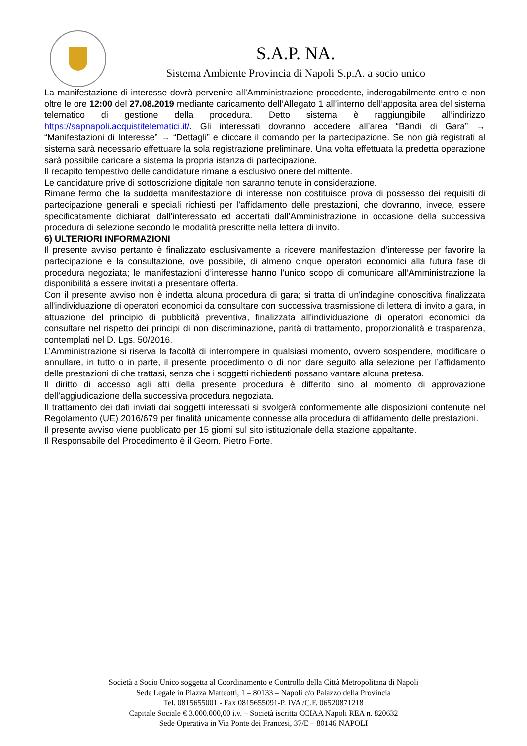S.A.P. NA.
Sistema Ambiente Provincia di Napoli S.p.A. a socio unico
La manifestazione di interesse dovrà pervenire all’Amministrazione procedente, inderogabilmente entro e non oltre le ore 12:00 del 27.08.2019 mediante caricamento dell’Allegato 1 all’interno dell’apposita area del sistema telematico di gestione della procedura. Detto sistema è raggiungibile all’indirizzo https://sapnapoli.acquistitelematici.it/. Gli interessati dovranno accedere all’area “Bandi di Gara” → “Manifestazioni di Interesse” → “Dettagli” e cliccare il comando per la partecipazione. Se non già registrati al sistema sarà necessario effettuare la sola registrazione preliminare. Una volta effettuata la predetta operazione sarà possibile caricare a sistema la propria istanza di partecipazione.
Il recapito tempestivo delle candidature rimane a esclusivo onere del mittente.
Le candidature prive di sottoscrizione digitale non saranno tenute in considerazione.
Rimane fermo che la suddetta manifestazione di interesse non costituisce prova di possesso dei requisiti di partecipazione generali e speciali richiesti per l’affidamento delle prestazioni, che dovranno, invece, essere specificatamente dichiarati dall’interessato ed accertati dall’Amministrazione in occasione della successiva procedura di selezione secondo le modalità prescritte nella lettera di invito.
6) ULTERIORI INFORMAZIONI
Il presente avviso pertanto è finalizzato esclusivamente a ricevere manifestazioni d’interesse per favorire la partecipazione e la consultazione, ove possibile, di almeno cinque operatori economici alla futura fase di procedura negoziata; le manifestazioni d’interesse hanno l’unico scopo di comunicare all’Amministrazione la disponibilità a essere invitati a presentare offerta.
Con il presente avviso non è indetta alcuna procedura di gara; si tratta di un'indagine conoscitiva finalizzata all'individuazione di operatori economici da consultare con successiva trasmissione di lettera di invito a gara, in attuazione del principio di pubblicità preventiva, finalizzata all'individuazione di operatori economici da consultare nel rispetto dei principi di non discriminazione, parità di trattamento, proporzionalità e trasparenza, contemplati nel D. Lgs. 50/2016.
L’Amministrazione si riserva la facoltà di interrompere in qualsiasi momento, ovvero sospendere, modificare o annullare, in tutto o in parte, il presente procedimento o di non dare seguito alla selezione per l’affidamento delle prestazioni di che trattasi, senza che i soggetti richiedenti possano vantare alcuna pretesa.
Il diritto di accesso agli atti della presente procedura è differito sino al momento di approvazione dell’aggiudicazione della successiva procedura negoziata.
Il trattamento dei dati inviati dai soggetti interessati si svolgerà conformemente alle disposizioni contenute nel Regolamento (UE) 2016/679 per finalità unicamente connesse alla procedura di affidamento delle prestazioni.
Il presente avviso viene pubblicato per 15 giorni sul sito istituzionale della stazione appaltante.
Il Responsabile del Procedimento è il Geom. Pietro Forte.
Società a Socio Unico soggetta al Coordinamento e Controllo della Città Metropolitana di Napoli
Sede Legale in Piazza Matteotti, 1 – 80133 – Napoli c/o Palazzo della Provincia
Tel. 0815655001 - Fax 0815655091-P. IVA /C.F. 06520871218
Capitale Sociale € 3.000.000,00 i.v. – Società iscritta CCIAA Napoli REA n. 820632
Sede Operativa in Via Ponte dei Francesi, 37/E – 80146 NAPOLI